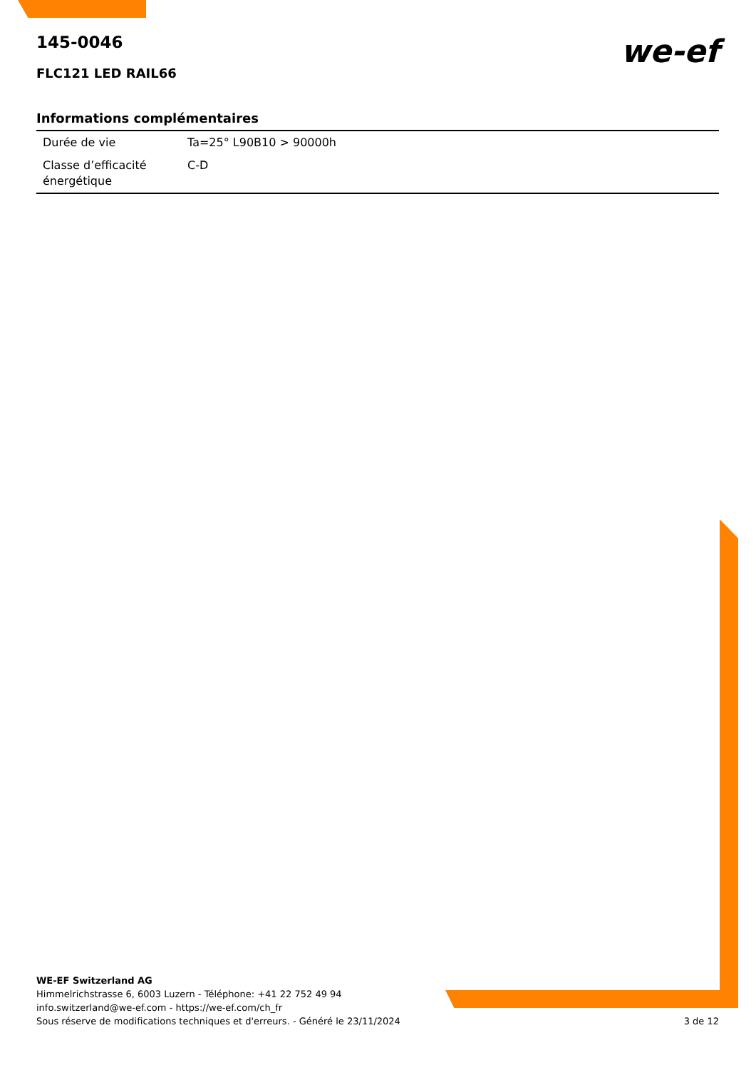we-ef
145-0046
FLC121 LED RAIL66
Informations complémentaires
| Durée de vie | Ta=25° L90B10 > 90000h |
| Classe d’efficacité énergétique | C-D |
WE-EF Switzerland AG
Himmelrichstrasse 6, 6003 Luzern - Téléphone: +41 22 752 49 94
info.switzerland@we-ef.com - https://we-ef.com/ch_fr
Sous réserve de modifications techniques et d'erreurs. - Généré le 23/11/2024 3 de 12